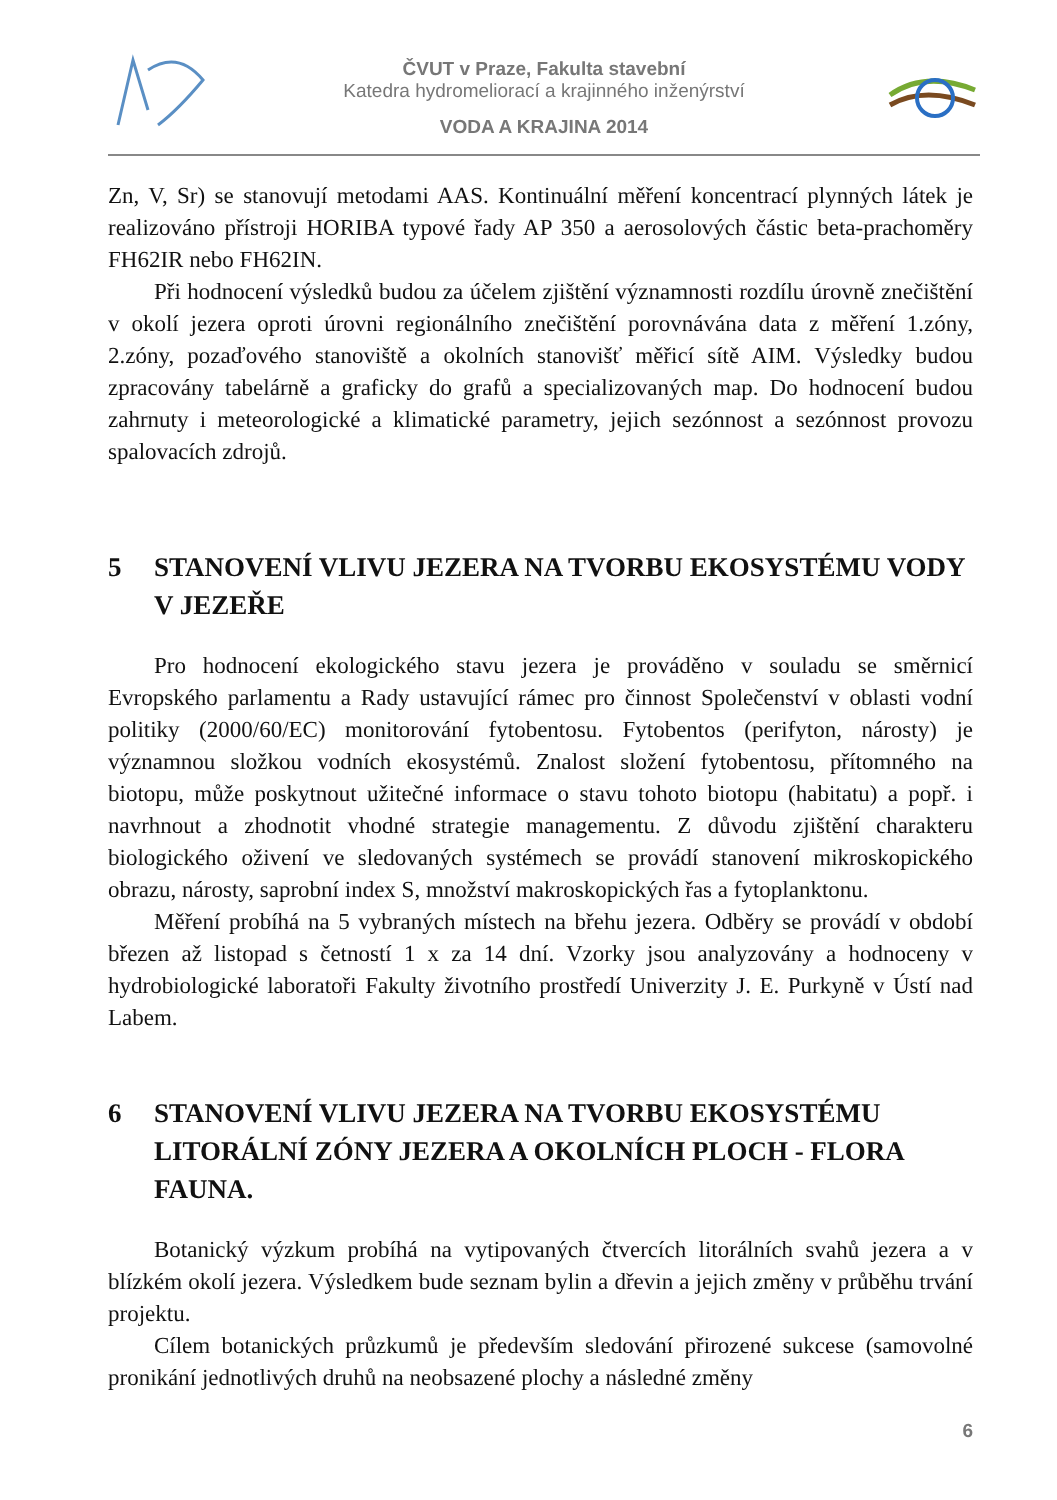ČVUT v Praze, Fakulta stavební
Katedra hydromeliorací a krajinného inženýrství
VODA A KRAJINA 2014
Zn, V, Sr) se stanovují metodami AAS. Kontinuální měření koncentrací plynných látek je realizováno přístroji HORIBA typové řady AP 350 a aerosolových částic beta-prachoměry FH62IR nebo FH62IN.
Při hodnocení výsledků budou za účelem zjištění významnosti rozdílu úrovně znečištění v okolí jezera oproti úrovni regionálního znečištění porovnávána data z měření 1.zóny, 2.zóny, pozaďového stanoviště a okolních stanovišť měřicí sítě AIM. Výsledky budou zpracovány tabelárně a graficky do grafů a specializovaných map. Do hodnocení budou zahrnuty i meteorologické a klimatické parametry, jejich sezónnost a sezónnost provozu spalovacích zdrojů.
5 STANOVENÍ VLIVU JEZERA NA TVORBU EKOSYSTÉMU VODY V JEZEŘE
Pro hodnocení ekologického stavu jezera je prováděno v souladu se směrnicí Evropského parlamentu a Rady ustavující rámec pro činnost Společenství v oblasti vodní politiky (2000/60/EC) monitorování fytobentosu. Fytobentos (perifyton, nárosty) je významnou složkou vodních ekosystémů. Znalost složení fytobentosu, přítomného na biotopu, může poskytnout užitečné informace o stavu tohoto biotopu (habitatu) a popř. i navrhnout a zhodnotit vhodné strategie managementu. Z důvodu zjištění charakteru biologického oživení ve sledovaných systémech se provádí stanovení mikroskopického obrazu, nárosty, saprobní index S, množství makroskopických řas a fytoplanktonu.
Měření probíhá na 5 vybraných místech na břehu jezera. Odběry se provádí v období březen až listopad s četností 1 x za 14 dní. Vzorky jsou analyzovány a hodnoceny v hydrobiologické laboratoři Fakulty životního prostředí Univerzity J. E. Purkyně v Ústí nad Labem.
6 STANOVENÍ VLIVU JEZERA NA TVORBU EKOSYSTÉMU LITORÁLNÍ ZÓNY JEZERA A OKOLNÍCH PLOCH - FLORA FAUNA.
Botanický výzkum probíhá na vytipovaných čtvercích litorálních svahů jezera a v blízkém okolí jezera. Výsledkem bude seznam bylin a dřevin a jejich změny v průběhu trvání projektu.
Cílem botanických průzkumů je především sledování přirozené sukcese (samovolné pronikání jednotlivých druhů na neobsazené plochy a následné změny
6